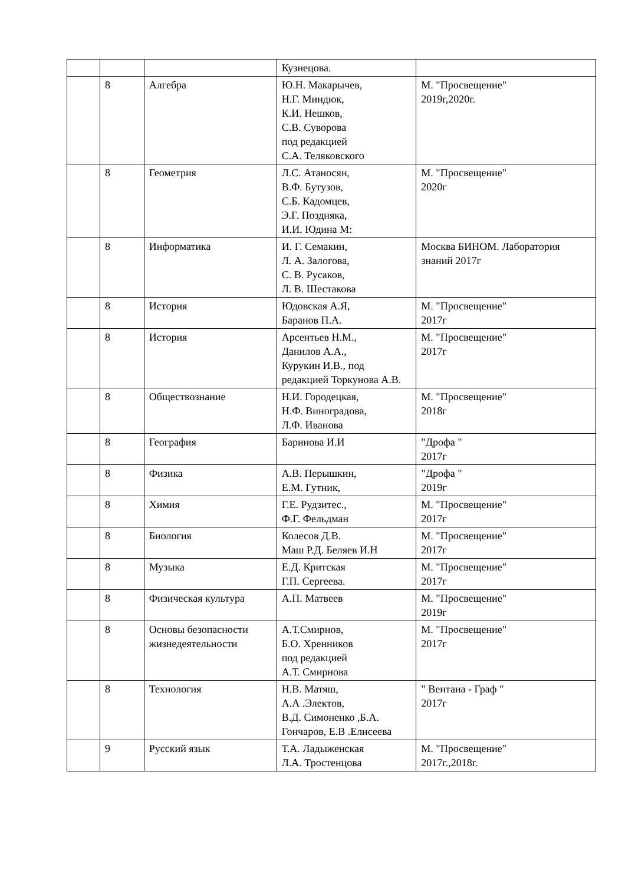| | | | Кузнецова. | |
| | 8 | Алгебра | Ю.Н. Макарычев, Н.Г. Миндюк, К.И. Нешков, С.В. Суворова под редакцией С.А. Теляковского | М. "Просвещение" 2019г,2020г. |
| | 8 | Геометрия | Л.С. Атаносян, В.Ф. Бутузов, С.Б. Кадомцев, Э.Г. Позднякa, И.И. Юдина М: | М. "Просвещение" 2020г |
| | 8 | Информатика | И. Г. Семакин, Л. А. Залогова, С. В. Русаков, Л. В. Шестакова | Москва БИНОМ. Лаборатория знаний 2017г |
| | 8 | История | Юдовская А.Я, Баранов П.А. | М. "Просвещение" 2017г |
| | 8 | История | Арсентьев Н.М., Данилов А.А., Курукин И.В., под редакцией Торкунова А.В. | М. "Просвещение" 2017г |
| | 8 | Обществознание | Н.И. Городецкая, Н.Ф. Виноградова, Л.Ф. Иванова | М. "Просвещение" 2018г |
| | 8 | География | Баринова И.И | "Дрофа " 2017г |
| | 8 | Физика | А.В. Перышкин, Е.М. Гутник, | "Дрофа " 2019г |
| | 8 | Химия | Г.Е. Рудзитес., Ф.Г. Фельдман | М. "Просвещение" 2017г |
| | 8 | Биология | Колесов Д.В. Маш Р.Д. Беляев И.Н | М. "Просвещение" 2017г |
| | 8 | Музыка | Е.Д. Критская Г.П. Сергеева. | М. "Просвещение" 2017г |
| | 8 | Физическая культура | А.П. Матвеев | М. "Просвещение" 2019г |
| | 8 | Основы безопасности жизнедеятельности | А.Т.Смирнов, Б.О. Хренников под редакцией А.Т. Смирнова | М. "Просвещение" 2017г |
| | 8 | Технология | Н.В. Матяш, А.А .Электов, В.Д. Симоненко ,Б.А. Гончаров, Е.В .Елисеева | " Вентана - Граф " 2017г |
| | 9 | Русский язык | Т.А. Ладыженская Л.А. Тростенцова | М. "Просвещение" 2017г.,2018г. |